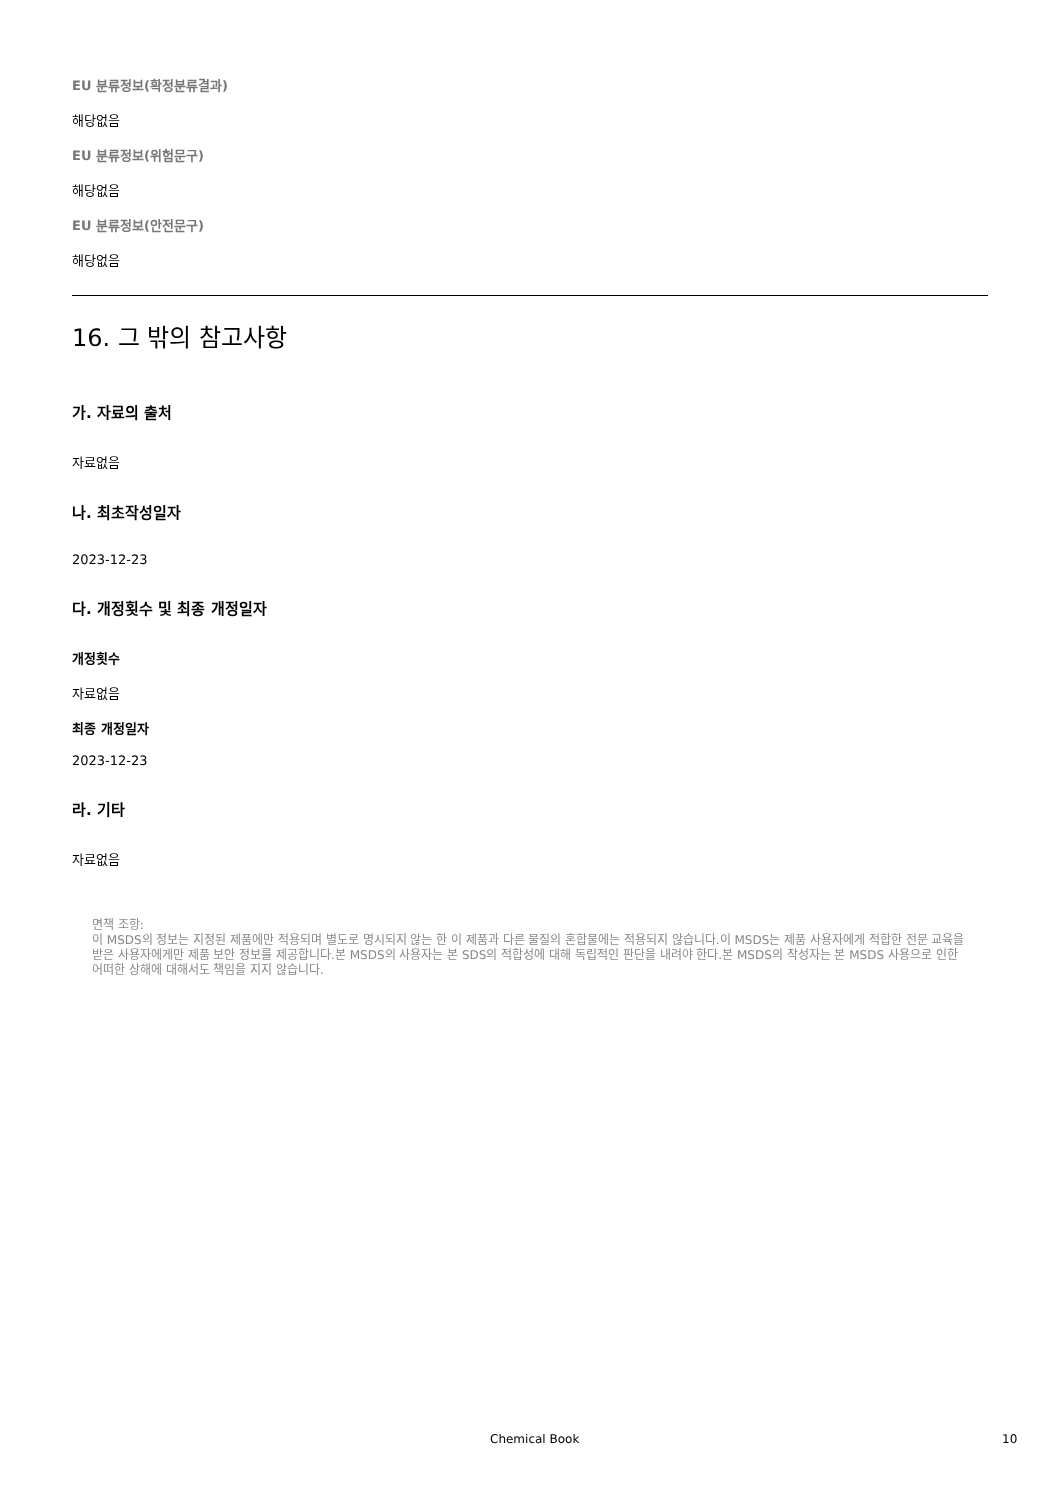EU 분류정보(확정분류결과)
해당없음
EU 분류정보(위험문구)
해당없음
EU 분류정보(안전문구)
해당없음
16. 그 밖의 참고사항
가. 자료의 출처
자료없음
나. 최초작성일자
2023-12-23
다. 개정횟수 및 최종 개정일자
개정횟수
자료없음
최종 개정일자
2023-12-23
라. 기타
자료없음
면책 조항:
이 MSDS의 정보는 지정된 제품에만 적용되며 별도로 명시되지 않는 한 이 제품과 다른 물질의 혼합물에는 적용되지 않습니다.이 MSDS는 제품 사용자에게 적합한 전문 교육을 받은 사용자에게만 제품 보안 정보를 제공합니다.본 MSDS의 사용자는 본 SDS의 적합성에 대해 독립적인 판단을 내려야 한다.본 MSDS의 작성자는 본 MSDS 사용으로 인한 어떠한 상해에 대해서도 책임을 지지 않습니다.
Chemical Book 10